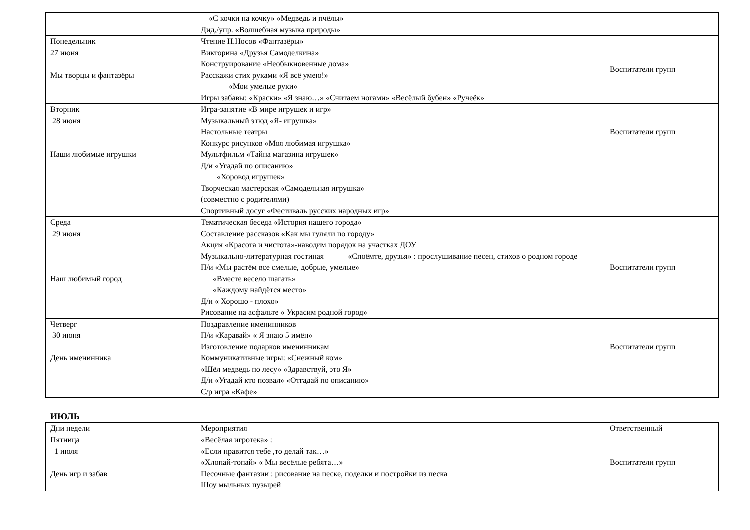| | «С кочки на кочку» «Медведь и пчёлы» Дид./упр. «Волшебная музыка природы» | |
| Понедельник 27 июня Мы творцы и фантазёры | Чтение Н.Носов «Фантазёры» Викторина «Друзья Самоделкина» Конструирование «Необыкновенные дома» Расскажи стих руками «Я всё умею!» «Мои умелые руки» Игры забавы: «Краски» «Я знаю…» «Считаем ногами» «Весёлый бубен» «Ручеёк» | Воспитатели групп |
| Вторник 28 июня Наши любимые игрушки | Игра-занятие «В мире игрушек и игр» Музыкальный этюд «Я- игрушка» Настольные театры Конкурс рисунков «Моя любимая игрушка» Мультфильм «Тайна магазина игрушек» Д/и «Угадай по описанию» «Хоровод игрушек» Творческая мастерская «Самодельная игрушка» (совместно с родителями) Спортивный досуг «Фестиваль русских народных игр» | Воспитатели групп |
| Среда 29 июня Наш любимый город | Тематическая беседа «История нашего города» Составление рассказов «Как мы гуляли по городу» Акция «Красота и чистота»-наводим порядок на участках ДОУ Музыкально-литературная гостиная «Споёмте, друзья» : прослушивание песен, стихов о родном городе П/и «Мы растём все смелые, добрые, умелые» «Вместе весело шагать» «Каждому найдётся место» Д/и « Хорошо - плохо» Рисование на асфальте « Украсим родной город» | Воспитатели групп |
| Четверг 30 июня День именинника | Поздравление именинников П/и «Каравай» « Я знаю 5 имён» Изготовление подарков именинникам Коммуникативные игры: «Снежный ком» «Шёл медведь по лесу» «Здравствуй, это Я» Д/и «Угадай кто позвал» «Отгадай по описанию» С/р игра «Кафе» | Воспитатели групп |
ИЮЛЬ
| Дни недели | Мероприятия | Ответственный |
| --- | --- | --- |
| Пятница 1 июля День игр и забав | «Весёлая игротека» : «Если нравится тебе ,то делай так…» «Хлопай-топай» « Мы весёлые ребята…» Песочные фантазии : рисование на песке, поделки и постройки из песка Шоу мыльных пузырей | Воспитатели групп |